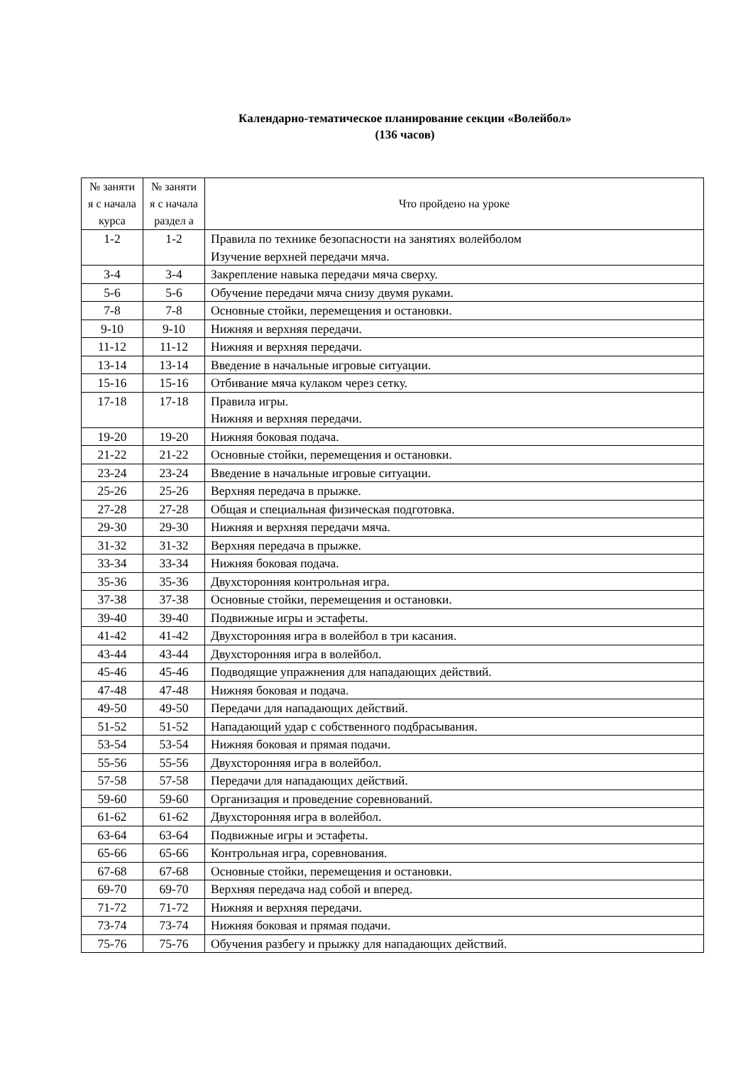Календарно-тематическое планирование секции «Волейбол»
(136 часов)
| № заняти я с начала курса | № заняти я с начала раздел а | Что пройдено на уроке |
| --- | --- | --- |
| 1-2 | 1-2 | Правила по технике безопасности на занятиях волейболом Изучение верхней передачи мяча. |
| 3-4 | 3-4 | Закрепление навыка передачи мяча сверху. |
| 5-6 | 5-6 | Обучение передачи мяча снизу двумя руками. |
| 7-8 | 7-8 | Основные стойки, перемещения и остановки. |
| 9-10 | 9-10 | Нижняя и верхняя передачи. |
| 11-12 | 11-12 | Нижняя и верхняя передачи. |
| 13-14 | 13-14 | Введение в начальные игровые ситуации. |
| 15-16 | 15-16 | Отбивание мяча кулаком через сетку. |
| 17-18 | 17-18 | Правила игры. Нижняя и верхняя передачи. |
| 19-20 | 19-20 | Нижняя боковая подача. |
| 21-22 | 21-22 | Основные стойки, перемещения и остановки. |
| 23-24 | 23-24 | Введение в начальные игровые ситуации. |
| 25-26 | 25-26 | Верхняя передача в прыжке. |
| 27-28 | 27-28 | Общая и специальная физическая подготовка. |
| 29-30 | 29-30 | Нижняя и верхняя передачи мяча. |
| 31-32 | 31-32 | Верхняя передача в прыжке. |
| 33-34 | 33-34 | Нижняя боковая подача. |
| 35-36 | 35-36 | Двухсторонняя контрольная игра. |
| 37-38 | 37-38 | Основные стойки, перемещения и остановки. |
| 39-40 | 39-40 | Подвижные игры и эстафеты. |
| 41-42 | 41-42 | Двухсторонняя игра в волейбол в три касания. |
| 43-44 | 43-44 | Двухсторонняя игра в волейбол. |
| 45-46 | 45-46 | Подводящие упражнения для нападающих действий. |
| 47-48 | 47-48 | Нижняя боковая и подача. |
| 49-50 | 49-50 | Передачи для нападающих действий. |
| 51-52 | 51-52 | Нападающий удар с собственного подбрасывания. |
| 53-54 | 53-54 | Нижняя боковая и прямая подачи. |
| 55-56 | 55-56 | Двухсторонняя игра в волейбол. |
| 57-58 | 57-58 | Передачи для нападающих действий. |
| 59-60 | 59-60 | Организация и проведение соревнований. |
| 61-62 | 61-62 | Двухсторонняя игра в волейбол. |
| 63-64 | 63-64 | Подвижные игры и эстафеты. |
| 65-66 | 65-66 | Контрольная игра, соревнования. |
| 67-68 | 67-68 | Основные стойки, перемещения и остановки. |
| 69-70 | 69-70 | Верхняя передача над собой и вперед. |
| 71-72 | 71-72 | Нижняя и верхняя передачи. |
| 73-74 | 73-74 | Нижняя боковая и прямая подачи. |
| 75-76 | 75-76 | Обучения разбегу и прыжку для нападающих действий. |